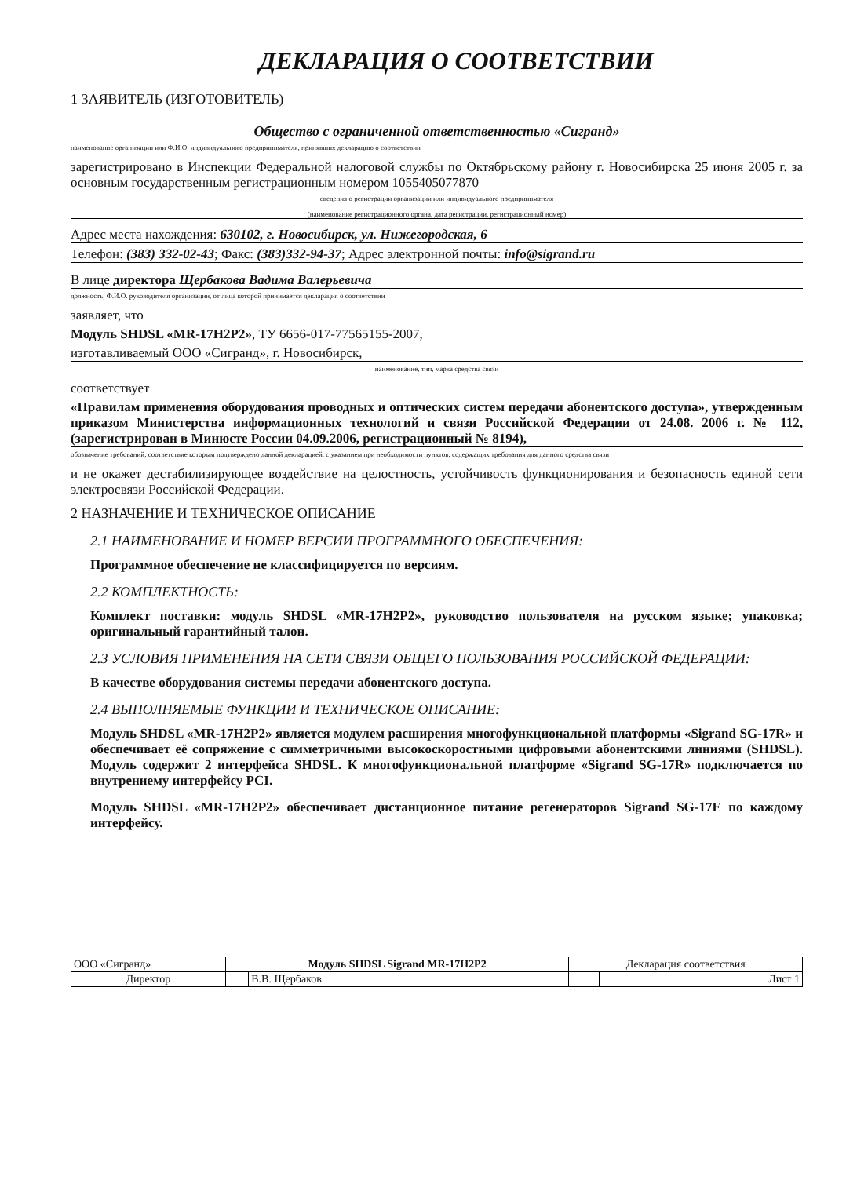ДЕКЛАРАЦИЯ О СООТВЕТСТВИИ
1 ЗАЯВИТЕЛЬ (ИЗГОТОВИТЕЛЬ)
Общество с ограниченной ответственностью «Сигранд»
наименование организации или Ф.И.О. индивидуального предпринимателя, принявших декларацию о соответствии
зарегистрировано в Инспекции Федеральной налоговой службы по Октябрьскому району г. Новосибирска 25 июня 2005 г. за основным государственным регистрационным номером 1055405077870
сведения о регистрации организации или индивидуального предпринимателя
(наименование регистрационного органа, дата регистрации, регистрационный номер)
Адрес места нахождения: 630102, г. Новосибирск, ул. Нижегородская, 6
Телефон: (383) 332-02-43; Факс: (383)332-94-37; Адрес электронной почты: info@sigrand.ru
В лице директора Щербакова Вадима Валерьевича
должность, Ф.И.О. руководителя организации, от лица которой принимается декларация о соответствии
заявляет, что
Модуль SHDSL «MR-17H2P2», ТУ 6656-017-77565155-2007,
изготавливаемый ООО «Сигранд», г. Новосибирск,
наименование, тип, марка средства связи
соответствует
«Правилам применения оборудования проводных и оптических систем передачи абонентского доступа», утвержденным приказом Министерства информационных технологий и связи Российской Федерации от 24.08. 2006 г. № 112, (зарегистрирован в Минюсте России 04.09.2006, регистрационный № 8194),
обозначение требований, соответствие которым подтверждено данной декларацией, с указанием при необходимости пунктов, содержащих требования для данного средства связи
и не окажет дестабилизирующее воздействие на целостность, устойчивость функционирования и безопасность единой сети электросвязи Российской Федерации.
2 НАЗНАЧЕНИЕ И ТЕХНИЧЕСКОЕ ОПИСАНИЕ
2.1 НАИМЕНОВАНИЕ И НОМЕР ВЕРСИИ ПРОГРАММНОГО ОБЕСПЕЧЕНИЯ:
Программное обеспечение не классифицируется по версиям.
2.2 КОМПЛЕКТНОСТЬ:
Комплект поставки: модуль SHDSL «MR-17H2P2», руководство пользователя на русском языке; упаковка; оригинальный гарантийный талон.
2.3 УСЛОВИЯ ПРИМЕНЕНИЯ НА СЕТИ СВЯЗИ ОБЩЕГО ПОЛЬЗОВАНИЯ РОССИЙСКОЙ ФЕДЕРАЦИИ:
В качестве оборудования системы передачи абонентского доступа.
2.4 ВЫПОЛНЯЕМЫЕ ФУНКЦИИ И ТЕХНИЧЕСКОЕ ОПИСАНИЕ:
Модуль SHDSL «MR-17H2P2» является модулем расширения многофункциональной платформы «Sigrand SG-17R» и обеспечивает её сопряжение с симметричными высокоскоростными цифровыми абонентскими линиями (SHDSL). Модуль содержит 2 интерфейса SHDSL. К многофункциональной платформе «Sigrand SG-17R» подключается по внутреннему интерфейсу PCI.
Модуль SHDSL «MR-17H2P2» обеспечивает дистанционное питание регенераторов Sigrand SG-17E по каждому интерфейсу.
| ООО «Сигранд» | Модуль SHDSL Sigrand MR-17H2P2 | | Декларация соответствия | |
| Директор | | В.В. Щербаков | | Лист 1 |